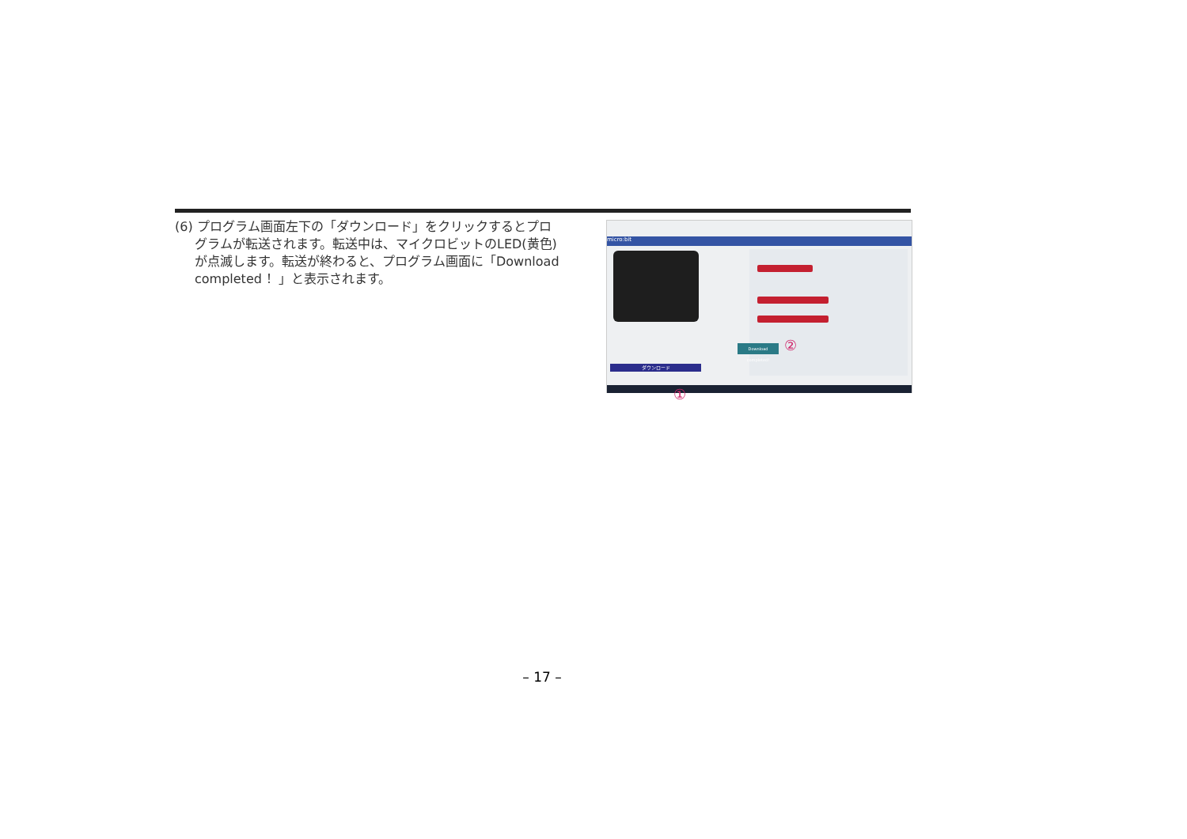(6) プログラム画面左下の「ダウンロード」をクリックするとプログラムが転送されます。転送中は、マイクロビットのLED(黄色)が点滅します。転送が終わると、プログラム画面に「Download completed ！」と表示されます。
micro:bit
Download completed!
ダウンロード
②
①
– 17 –